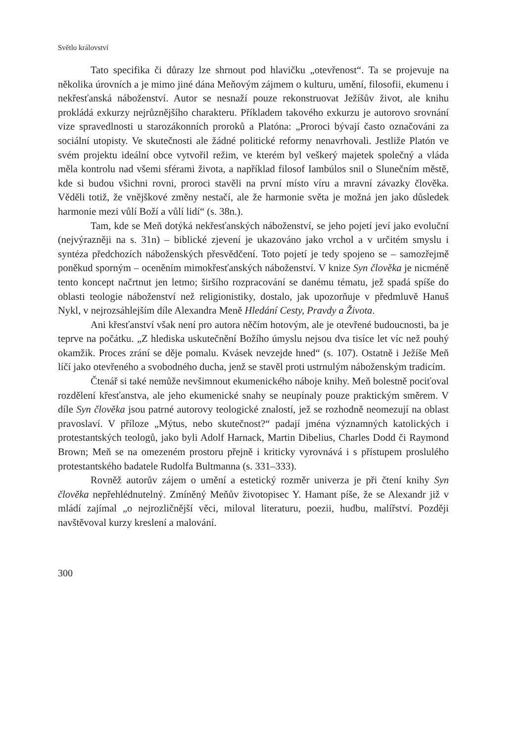Světlo království
Tato specifika či důrazy lze shrnout pod hlavičku „otevřenost“. Ta se projevuje na několika úrovních a je mimo jiné dána Meňovým zájmem o kulturu, umění, filosofii, ekumenu i nekřesťanská náboženství. Autor se nesnaží pouze rekonstruovat Ježíšův život, ale knihu prokládá exkurzy nejrůznějšího charakteru. Příkladem takového exkurzu je autorovo srovnání vize spravedlnosti u starozákonních proroků a Platóna: „Proroci bývají často označováni za sociální utopisty. Ve skutečnosti ale žádné politické reformy nenavrhovali. Jestliže Platón ve svém projektu ideální obce vytvořil režim, ve kterém byl veškerý majetek společný a vláda měla kontrolu nad všemi sférami života, a například filosof Iambúlos snil o Slunečním městě, kde si budou všichni rovni, proroci stavěli na první místo víru a mravní závazky člověka. Věděli totiž, že vnějškové změny nestačí, ale že harmonie světa je možná jen jako důsledek harmonie mezi vůlí Boží a vůlí lidí“ (s. 38n.).
Tam, kde se Meň dotýká nekřesťanských náboženství, se jeho pojetí jeví jako evoluční (nejvýrazněji na s. 31n) – biblické zjevení je ukazováno jako vrchol a v určitém smyslu i syntéza předchozích náboženských přesvědčení. Toto pojetí je tedy spojeno se – samozřejmě poněkud sporným – oceněním mimokřesťanských náboženství. V knize Syn člověka je nicméně tento koncept načrtnut jen letmo; širšího rozpracování se danému tématu, jež spadá spíše do oblasti teologie náboženství než religionistiky, dostalo, jak upozorňuje v předmluvě Hanuš Nykl, v nejrozsáhlejším díle Alexandra Meně Hledání Cesty, Pravdy a Života.
Ani křesťanství však není pro autora něčím hotovým, ale je otevřené budoucnosti, ba je teprve na počátku. „Z hlediska uskutečnění Božího úmyslu nejsou dva tisíce let víc než pouhý okamžik. Proces zrání se děje pomalu. Kvásek nevzejde hned“ (s. 107). Ostatně i Ježíše Meň líčí jako otevřeného a svobodného ducha, jenž se stavěl proti ustrnulým náboženským tradicím.
Čtenář si také nemůže nevšimnout ekumenického náboje knihy. Meň bolestně pociťoval rozdělení křesťanstva, ale jeho ekumenické snahy se neupínaly pouze praktickým směrem. V díle Syn člověka jsou patrné autorovy teologické znalostí, jež se rozhodně neomezují na oblast pravoslaví. V příloze „Mýtus, nebo skutečnost?“ padají jména významných katolických i protestantských teologů, jako byli Adolf Harnack, Martin Dibelius, Charles Dodd či Raymond Brown; Meň se na omezeném prostoru přejně i kriticky vyrovnává i s přístupem proslulého protestantského badatele Rudolfa Bultmanna (s. 331–333).
Rovněž autorův zájem o umění a estetický rozměr univerza je při čtení knihy Syn člověka nepřehlédnutelný. Zmíněný Meňův životopisec Y. Hamant píše, že se Alexandr již v mládí zajímal „o nejrozličnější věci, miloval literaturu, poezii, hudbu, malířství. Později navštěvoval kurzy kreslení a malování.
300